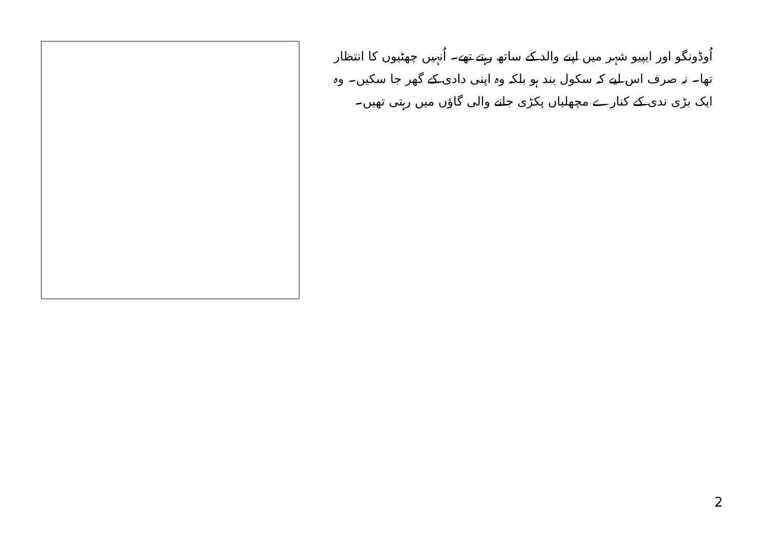اُوڈونگو اور ایپیو شہر میں اپنے والد کے ساتھ رہتے تھے۔ اُنہیں چھٹیوں کا انتظار تھا۔ نہ صرف اس لیے کہ سکول بند ہو بلکہ وہ اپنی دادی کے گھر جا سکیں۔ وہ ایک بڑی ندی کے کنارے مچھلیاں پکڑی جانے والی گاؤں میں رہتی تھیں۔
2